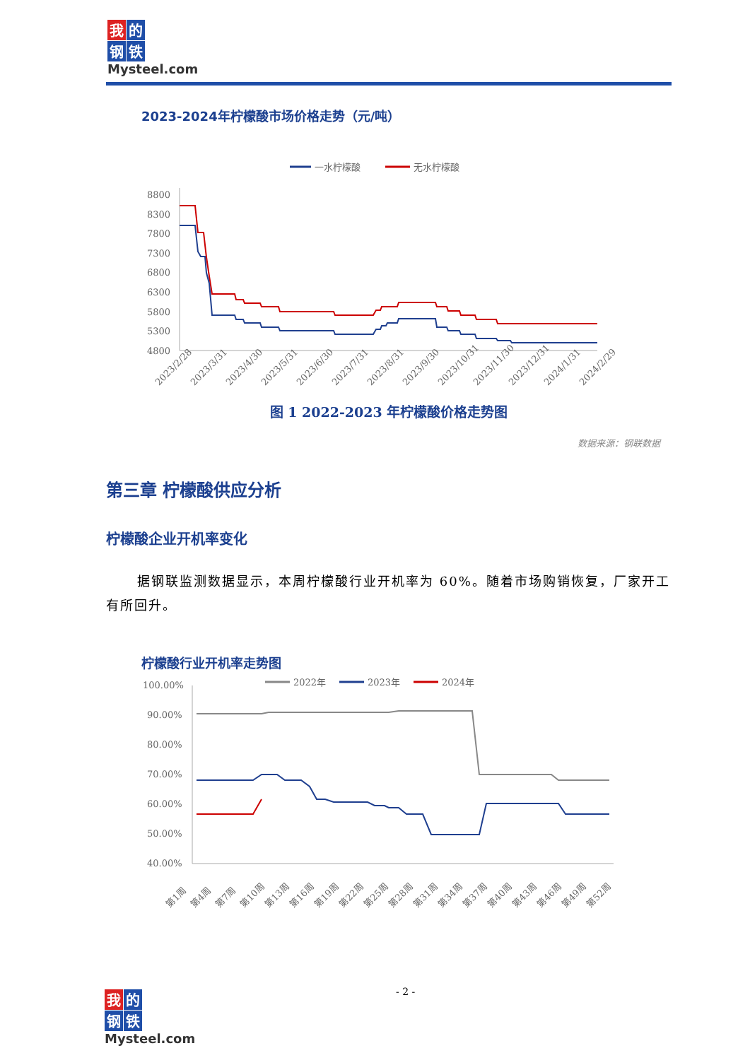我的钢铁
Mysteel.com
2023-2024年柠檬酸市场价格走势（元/吨）
一水柠檬酸
无水柠檬酸
8800
8300
7800
7300
6800
6300
5800
5300
4800
2023/2/28
2023/3/31
2023/4/30
2023/5/31
2023/6/30
2023/7/31
2023/8/31
2023/9/30
2023/10/31
2023/11/30
2023/12/31
2024/1/31
2024/2/29
图 1 2022-2023 年柠檬酸价格走势图
数据来源：钢联数据
第三章 柠檬酸供应分析
柠檬酸企业开机率变化
据钢联监测数据显示，本周柠檬酸行业开机率为 60%。随着市场购销恢复，厂家开工有所回升。
柠檬酸行业开机率走势图
2022年
2023年
2024年
100.00%
90.00%
80.00%
70.00%
60.00%
50.00%
40.00%
第1周
第4周
第7周
第10周
第13周
第16周
第19周
第22周
第25周
第28周
第31周
第34周
第37周
第40周
第43周
第46周
第49周
第52周
- 2 -
我的钢铁
Mysteel.com